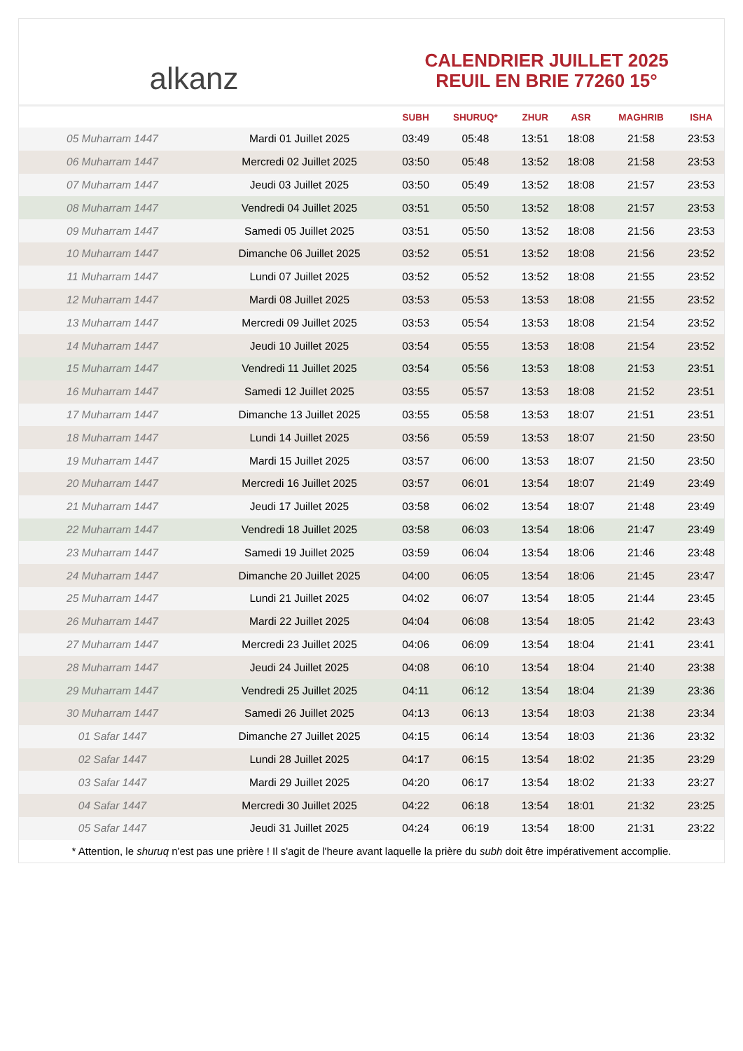alkanz
CALENDRIER JUILLET 2025
REUIL EN BRIE 77260 15°
| | | SUBH | SHURUQ* | ZHUR | ASR | MAGHRIB | ISHA |
| --- | --- | --- | --- | --- | --- | --- | --- |
| 05 Muharram 1447 | Mardi 01 Juillet 2025 | 03:49 | 05:48 | 13:51 | 18:08 | 21:58 | 23:53 |
| 06 Muharram 1447 | Mercredi 02 Juillet 2025 | 03:50 | 05:48 | 13:52 | 18:08 | 21:58 | 23:53 |
| 07 Muharram 1447 | Jeudi 03 Juillet 2025 | 03:50 | 05:49 | 13:52 | 18:08 | 21:57 | 23:53 |
| 08 Muharram 1447 | Vendredi 04 Juillet 2025 | 03:51 | 05:50 | 13:52 | 18:08 | 21:57 | 23:53 |
| 09 Muharram 1447 | Samedi 05 Juillet 2025 | 03:51 | 05:50 | 13:52 | 18:08 | 21:56 | 23:53 |
| 10 Muharram 1447 | Dimanche 06 Juillet 2025 | 03:52 | 05:51 | 13:52 | 18:08 | 21:56 | 23:52 |
| 11 Muharram 1447 | Lundi 07 Juillet 2025 | 03:52 | 05:52 | 13:52 | 18:08 | 21:55 | 23:52 |
| 12 Muharram 1447 | Mardi 08 Juillet 2025 | 03:53 | 05:53 | 13:53 | 18:08 | 21:55 | 23:52 |
| 13 Muharram 1447 | Mercredi 09 Juillet 2025 | 03:53 | 05:54 | 13:53 | 18:08 | 21:54 | 23:52 |
| 14 Muharram 1447 | Jeudi 10 Juillet 2025 | 03:54 | 05:55 | 13:53 | 18:08 | 21:54 | 23:52 |
| 15 Muharram 1447 | Vendredi 11 Juillet 2025 | 03:54 | 05:56 | 13:53 | 18:08 | 21:53 | 23:51 |
| 16 Muharram 1447 | Samedi 12 Juillet 2025 | 03:55 | 05:57 | 13:53 | 18:08 | 21:52 | 23:51 |
| 17 Muharram 1447 | Dimanche 13 Juillet 2025 | 03:55 | 05:58 | 13:53 | 18:07 | 21:51 | 23:51 |
| 18 Muharram 1447 | Lundi 14 Juillet 2025 | 03:56 | 05:59 | 13:53 | 18:07 | 21:50 | 23:50 |
| 19 Muharram 1447 | Mardi 15 Juillet 2025 | 03:57 | 06:00 | 13:53 | 18:07 | 21:50 | 23:50 |
| 20 Muharram 1447 | Mercredi 16 Juillet 2025 | 03:57 | 06:01 | 13:54 | 18:07 | 21:49 | 23:49 |
| 21 Muharram 1447 | Jeudi 17 Juillet 2025 | 03:58 | 06:02 | 13:54 | 18:07 | 21:48 | 23:49 |
| 22 Muharram 1447 | Vendredi 18 Juillet 2025 | 03:58 | 06:03 | 13:54 | 18:06 | 21:47 | 23:49 |
| 23 Muharram 1447 | Samedi 19 Juillet 2025 | 03:59 | 06:04 | 13:54 | 18:06 | 21:46 | 23:48 |
| 24 Muharram 1447 | Dimanche 20 Juillet 2025 | 04:00 | 06:05 | 13:54 | 18:06 | 21:45 | 23:47 |
| 25 Muharram 1447 | Lundi 21 Juillet 2025 | 04:02 | 06:07 | 13:54 | 18:05 | 21:44 | 23:45 |
| 26 Muharram 1447 | Mardi 22 Juillet 2025 | 04:04 | 06:08 | 13:54 | 18:05 | 21:42 | 23:43 |
| 27 Muharram 1447 | Mercredi 23 Juillet 2025 | 04:06 | 06:09 | 13:54 | 18:04 | 21:41 | 23:41 |
| 28 Muharram 1447 | Jeudi 24 Juillet 2025 | 04:08 | 06:10 | 13:54 | 18:04 | 21:40 | 23:38 |
| 29 Muharram 1447 | Vendredi 25 Juillet 2025 | 04:11 | 06:12 | 13:54 | 18:04 | 21:39 | 23:36 |
| 30 Muharram 1447 | Samedi 26 Juillet 2025 | 04:13 | 06:13 | 13:54 | 18:03 | 21:38 | 23:34 |
| 01 Safar 1447 | Dimanche 27 Juillet 2025 | 04:15 | 06:14 | 13:54 | 18:03 | 21:36 | 23:32 |
| 02 Safar 1447 | Lundi 28 Juillet 2025 | 04:17 | 06:15 | 13:54 | 18:02 | 21:35 | 23:29 |
| 03 Safar 1447 | Mardi 29 Juillet 2025 | 04:20 | 06:17 | 13:54 | 18:02 | 21:33 | 23:27 |
| 04 Safar 1447 | Mercredi 30 Juillet 2025 | 04:22 | 06:18 | 13:54 | 18:01 | 21:32 | 23:25 |
| 05 Safar 1447 | Jeudi 31 Juillet 2025 | 04:24 | 06:19 | 13:54 | 18:00 | 21:31 | 23:22 |
* Attention, le shuruq n'est pas une prière ! Il s'agit de l'heure avant laquelle la prière du subh doit être impérativement accomplie.